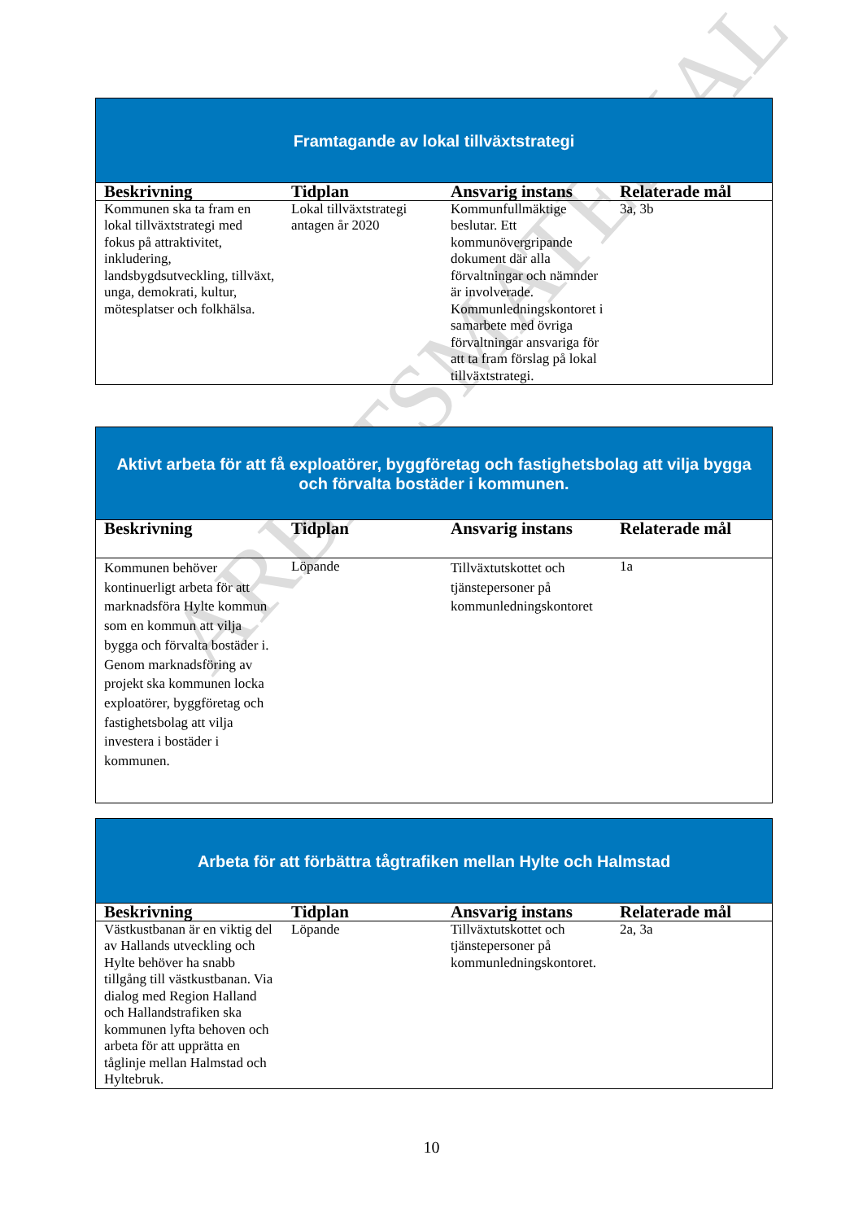ARBETSMATERIAL
| Framtagande av lokal tillväxtstrategi | | | |
| Beskrivning | Tidplan | Ansvarig instans | Relaterade mål |
| Kommunen ska ta fram en lokal tillväxtstrategi med fokus på attraktivitet, inkludering, landsbygdsutveckling, tillväxt, unga, demokrati, kultur, mötesplatser och folkhälsa. | Lokal tillväxtstrategi antagen år 2020 | Kommunfullmäktige beslutar. Ett kommunövergripande dokument där alla förvaltningar och nämnder är involverade. Kommunledningskontoret i samarbete med övriga förvaltningar ansvariga för att ta fram förslag på lokal tillväxtstrategi. | 3a, 3b |
| Aktivt arbeta för att få exploatörer, byggföretag och fastighetsbolag att vilja bygga och förvalta bostäder i kommunen. | | | |
| Beskrivning | Tidplan | Ansvarig instans | Relaterade mål |
| Kommunen behöver kontinuerligt arbeta för att marknadsföra Hylte kommun som en kommun att vilja bygga och förvalta bostäder i. Genom marknadsföring av projekt ska kommunen locka exploatörer, byggföretag och fastighetsbolag att vilja investera i bostäder i kommunen. | Löpande | Tillväxtutskottet och tjänstepersoner på kommunledningskontoret | 1a |
| Arbeta för att förbättra tågtrafiken mellan Hylte och Halmstad | | | |
| Beskrivning | Tidplan | Ansvarig instans | Relaterade mål |
| Västkustbanan är en viktig del av Hallands utveckling och Hylte behöver ha snabb tillgång till västkustbanan. Via dialog med Region Halland och Hallandstrafiken ska kommunen lyfta behoven och arbeta för att upprätta en tåglinje mellan Halmstad och Hyltebruk. | Löpande | Tillväxtutskottet och tjänstepersoner på kommunledningskontoret. | 2a, 3a |
10